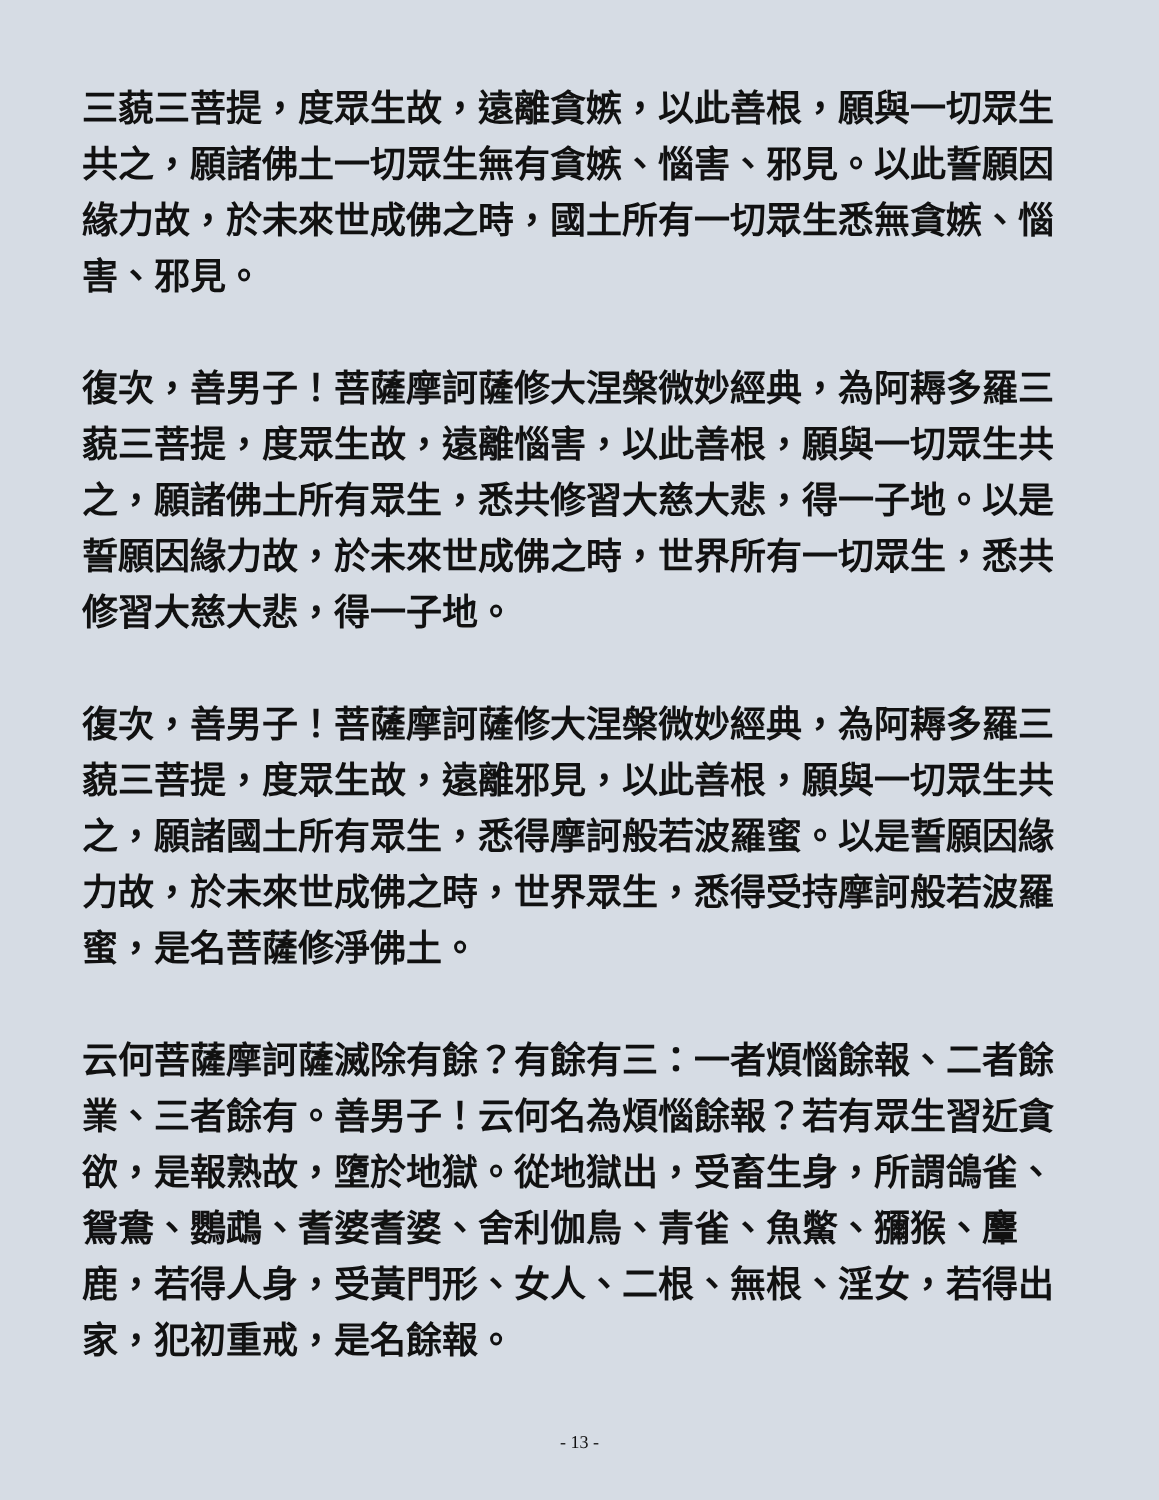三藐三菩提，度眾生故，遠離貪嫉，以此善根，願與一切眾生共之，願諸佛土一切眾生無有貪嫉、惱害、邪見。以此誓願因緣力故，於未來世成佛之時，國土所有一切眾生悉無貪嫉、惱害、邪見。
復次，善男子！菩薩摩訶薩修大涅槃微妙經典，為阿耨多羅三藐三菩提，度眾生故，遠離惱害，以此善根，願與一切眾生共之，願諸佛土所有眾生，悉共修習大慈大悲，得一子地。以是誓願因緣力故，於未來世成佛之時，世界所有一切眾生，悉共修習大慈大悲，得一子地。
復次，善男子！菩薩摩訶薩修大涅槃微妙經典，為阿耨多羅三藐三菩提，度眾生故，遠離邪見，以此善根，願與一切眾生共之，願諸國土所有眾生，悉得摩訶般若波羅蜜。以是誓願因緣力故，於未來世成佛之時，世界眾生，悉得受持摩訶般若波羅蜜，是名菩薩修淨佛土。
云何菩薩摩訶薩滅除有餘？有餘有三：一者煩惱餘報、二者餘業、三者餘有。善男子！云何名為煩惱餘報？若有眾生習近貪欲，是報熟故，墮於地獄。從地獄出，受畜生身，所謂鴿雀、鴛鴦、鸚鵡、耆婆耆婆、舍利伽鳥、青雀、魚鱉、獼猴、麞鹿，若得人身，受黃門形、女人、二根、無根、淫女，若得出家，犯初重戒，是名餘報。
- 13 -